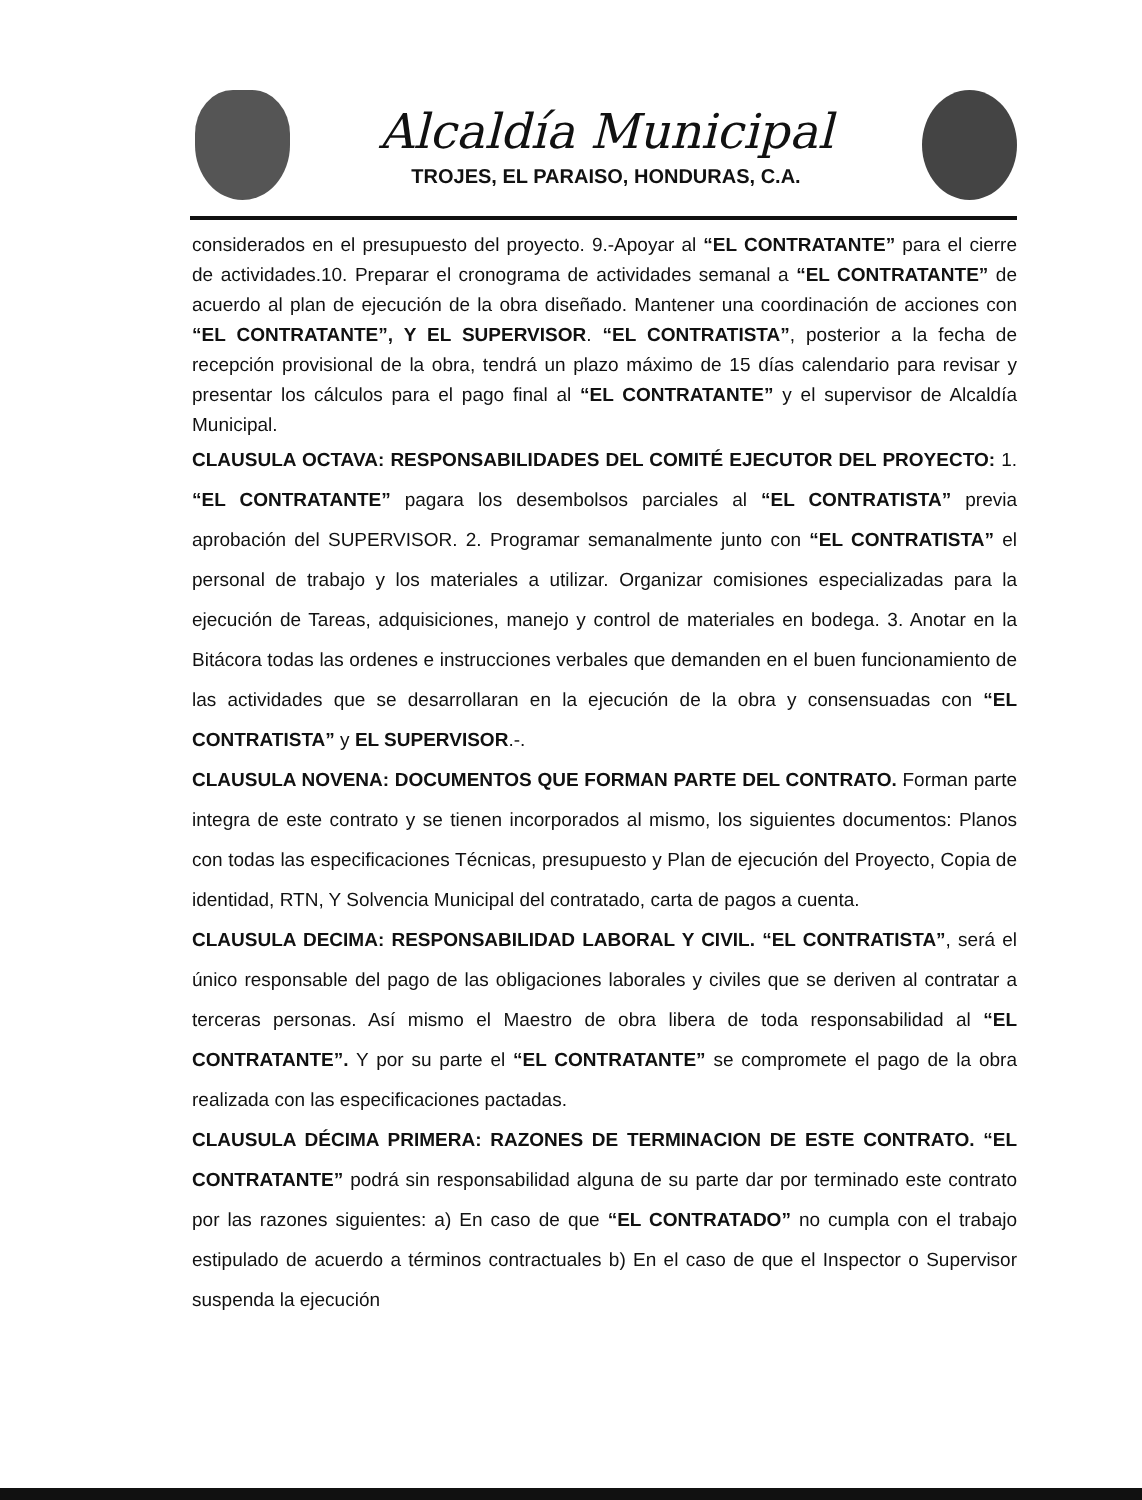Alcaldía Municipal
TROJES, EL PARAISO, HONDURAS, C.A.
considerados en el presupuesto del proyecto. 9.-Apoyar al “EL CONTRATANTE” para el cierre de actividades.10. Preparar el cronograma de actividades semanal a “EL CONTRATANTE” de acuerdo al plan de ejecución de la obra diseñado. Mantener una coordinación de acciones con “EL CONTRATANTE”, Y EL SUPERVISOR. “EL CONTRATISTA”, posterior a la fecha de recepción provisional de la obra, tendrá un plazo máximo de 15 días calendario para revisar y presentar los cálculos para el pago final al “EL CONTRATANTE” y el supervisor de Alcaldía Municipal.
CLAUSULA OCTAVA: RESPONSABILIDADES DEL COMITÉ EJECUTOR DEL PROYECTO: 1. “EL CONTRATANTE” pagara los desembolsos parciales al “EL CONTRATISTA” previa aprobación del SUPERVISOR. 2. Programar semanalmente junto con “EL CONTRATISTA” el personal de trabajo y los materiales a utilizar. Organizar comisiones especializadas para la ejecución de Tareas, adquisiciones, manejo y control de materiales en bodega. 3. Anotar en la Bitácora todas las ordenes e instrucciones verbales que demanden en el buen funcionamiento de las actividades que se desarrollaran en la ejecución de la obra y consensuadas con “EL CONTRATISTA” y EL SUPERVISOR.-.
CLAUSULA NOVENA: DOCUMENTOS QUE FORMAN PARTE DEL CONTRATO. Forman parte integra de este contrato y se tienen incorporados al mismo, los siguientes documentos: Planos con todas las especificaciones Técnicas, presupuesto y Plan de ejecución del Proyecto, Copia de identidad, RTN, Y Solvencia Municipal del contratado, carta de pagos a cuenta.
CLAUSULA DECIMA: RESPONSABILIDAD LABORAL Y CIVIL. “EL CONTRATISTA”, será el único responsable del pago de las obligaciones laborales y civiles que se deriven al contratar a terceras personas. Así mismo el Maestro de obra libera de toda responsabilidad al “EL CONTRATANTE”. Y por su parte el “EL CONTRATANTE” se compromete el pago de la obra realizada con las especificaciones pactadas.
CLAUSULA DÉCIMA PRIMERA: RAZONES DE TERMINACION DE ESTE CONTRATO. “EL CONTRATANTE” podrá sin responsabilidad alguna de su parte dar por terminado este contrato por las razones siguientes: a) En caso de que “EL CONTRATADO” no cumpla con el trabajo estipulado de acuerdo a términos contractuales b) En el caso de que el Inspector o Supervisor suspenda la ejecución